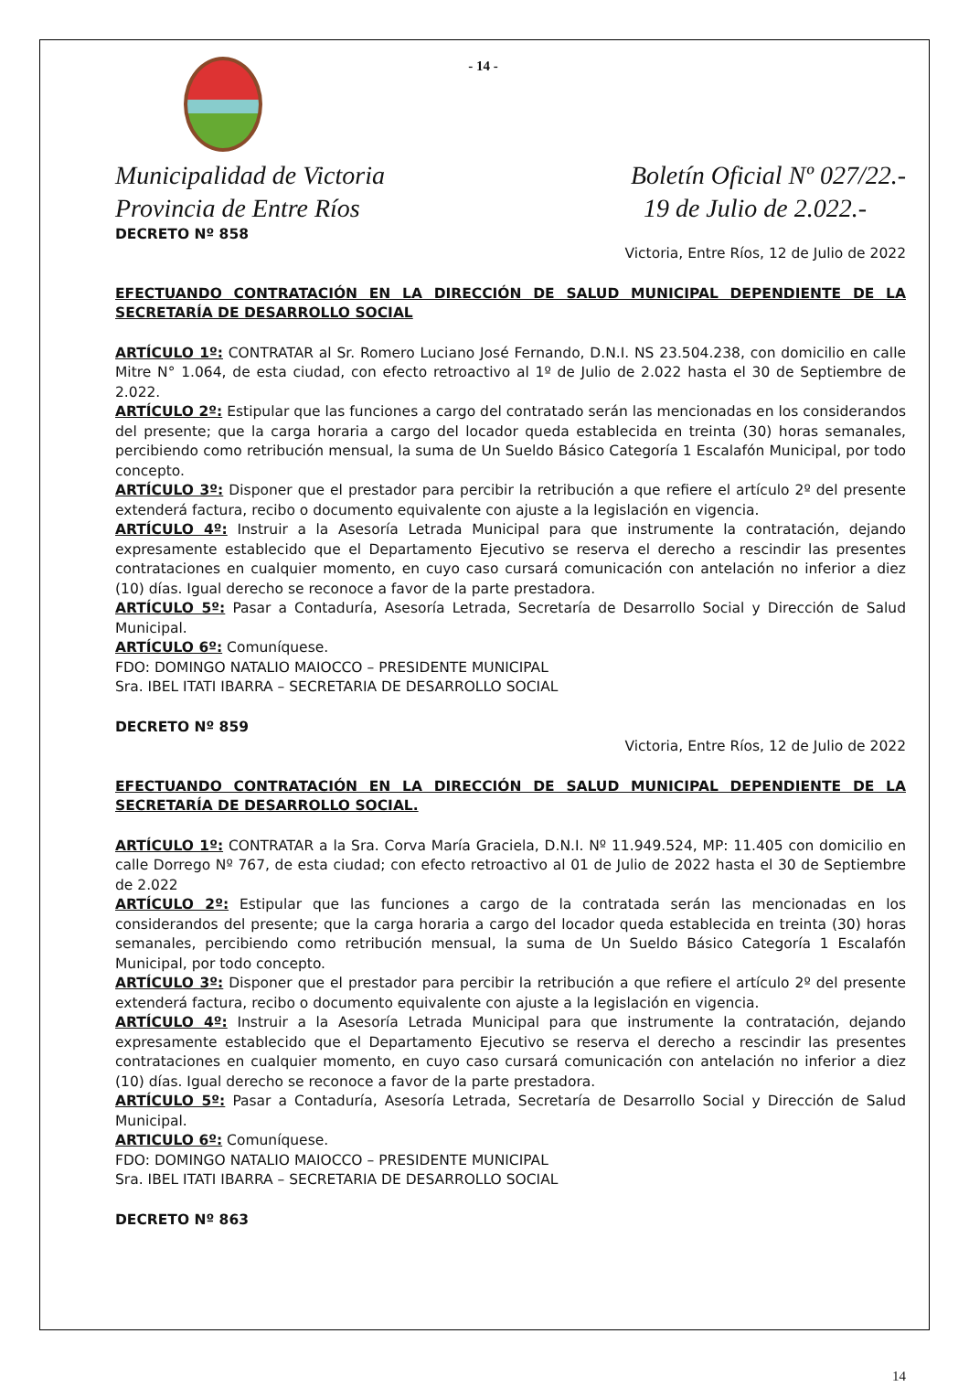- 14 -
Municipalidad de Victoria
Provincia de Entre Ríos
Boletín Oficial Nº 027/22.-
19 de Julio de 2.022.-
DECRETO Nº 858
Victoria, Entre Ríos, 12 de Julio de 2022
EFECTUANDO CONTRATACIÓN EN LA DIRECCIÓN DE SALUD MUNICIPAL DEPENDIENTE DE LA SECRETARÍA DE DESARROLLO SOCIAL
ARTÍCULO 1º: CONTRATAR al Sr. Romero Luciano José Fernando, D.N.I. NS 23.504.238, con domicilio en calle Mitre N° 1.064, de esta ciudad, con efecto retroactivo al 1º de Julio de 2.022 hasta el 30 de Septiembre de 2.022.
ARTÍCULO 2º: Estipular que las funciones a cargo del contratado serán las mencionadas en los considerandos del presente; que la carga horaria a cargo del locador queda establecida en treinta (30) horas semanales, percibiendo como retribución mensual, la suma de Un Sueldo Básico Categoría 1 Escalafón Municipal, por todo concepto.
ARTÍCULO 3º: Disponer que el prestador para percibir la retribución a que refiere el artículo 2º del presente extenderá factura, recibo o documento equivalente con ajuste a la legislación en vigencia.
ARTÍCULO 4º: Instruir a la Asesoría Letrada Municipal para que instrumente la contratación, dejando expresamente establecido que el Departamento Ejecutivo se reserva el derecho a rescindir las presentes contrataciones en cualquier momento, en cuyo caso cursará comunicación con antelación no inferior a diez (10) días. Igual derecho se reconoce a favor de la parte prestadora.
ARTÍCULO 5º: Pasar a Contaduría, Asesoría Letrada, Secretaría de Desarrollo Social y Dirección de Salud Municipal.
ARTÍCULO 6º: Comuníquese.
FDO: DOMINGO NATALIO MAIOCCO – PRESIDENTE MUNICIPAL
Sra. IBEL ITATI IBARRA – SECRETARIA DE DESARROLLO SOCIAL
DECRETO Nº 859
Victoria, Entre Ríos, 12 de Julio de 2022
EFECTUANDO CONTRATACIÓN EN LA DIRECCIÓN DE SALUD MUNICIPAL DEPENDIENTE DE LA SECRETARÍA DE DESARROLLO SOCIAL.
ARTÍCULO 1º: CONTRATAR a la Sra. Corva María Graciela, D.N.I. Nº 11.949.524, MP: 11.405 con domicilio en calle Dorrego Nº 767, de esta ciudad; con efecto retroactivo al 01 de Julio de 2022 hasta el 30 de Septiembre de 2.022
ARTÍCULO 2º: Estipular que las funciones a cargo de la contratada serán las mencionadas en los considerandos del presente; que la carga horaria a cargo del locador queda establecida en treinta (30) horas semanales, percibiendo como retribución mensual, la suma de Un Sueldo Básico Categoría 1 Escalafón Municipal, por todo concepto.
ARTÍCULO 3º: Disponer que el prestador para percibir la retribución a que refiere el artículo 2º del presente extenderá factura, recibo o documento equivalente con ajuste a la legislación en vigencia.
ARTÍCULO 4º: Instruir a la Asesoría Letrada Municipal para que instrumente la contratación, dejando expresamente establecido que el Departamento Ejecutivo se reserva el derecho a rescindir las presentes contrataciones en cualquier momento, en cuyo caso cursará comunicación con antelación no inferior a diez (10) días. Igual derecho se reconoce a favor de la parte prestadora.
ARTÍCULO 5º: Pasar a Contaduría, Asesoría Letrada, Secretaría de Desarrollo Social y Dirección de Salud Municipal.
ARTICULO 6º: Comuníquese.
FDO: DOMINGO NATALIO MAIOCCO – PRESIDENTE MUNICIPAL
Sra. IBEL ITATI IBARRA – SECRETARIA DE DESARROLLO SOCIAL
DECRETO Nº 863
14